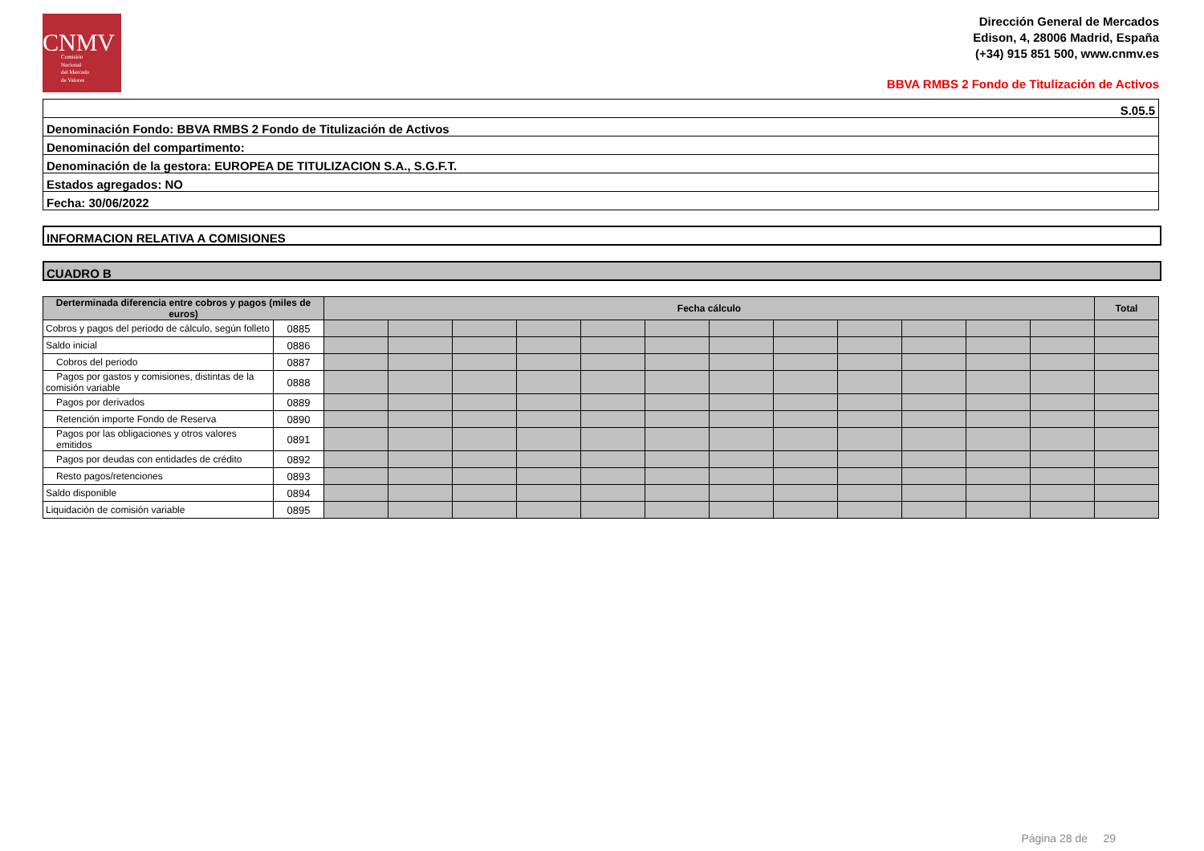CNMV
Comisión
Nacional
del Mercado
de Valores
Dirección General de Mercados
Edison, 4, 28006 Madrid, España
(+34) 915 851 500, www.cnmv.es
BBVA RMBS 2 Fondo de Titulización de Activos
| S.05.5 |
| Denominación Fondo: BBVA RMBS 2 Fondo de Titulización de Activos |
| Denominación del compartimento: |
| Denominación de la gestora: EUROPEA DE TITULIZACION S.A., S.G.F.T. |
| Estados agregados: NO |
| Fecha: 30/06/2022 |
INFORMACION RELATIVA A COMISIONES
CUADRO B
| Derterminada diferencia entre cobros y pagos (miles de euros) | | Fecha cálculo | | | | | | | | | | | | Total |
| --- | --- | --- | --- | --- | --- | --- | --- | --- | --- | --- | --- | --- | --- | --- |
| Cobros y pagos del periodo de cálculo, según folleto | 0885 | | | | | | | | | | | | | |
| Saldo inicial | 0886 | | | | | | | | | | | | | |
| Cobros del periodo | 0887 | | | | | | | | | | | | | |
| Pagos por gastos y comisiones, distintas de la comisión variable | 0888 | | | | | | | | | | | | | |
| Pagos por derivados | 0889 | | | | | | | | | | | | | |
| Retención importe Fondo de Reserva | 0890 | | | | | | | | | | | | | |
| Pagos por las obligaciones y otros valores emitidos | 0891 | | | | | | | | | | | | | |
| Pagos por deudas con entidades de crédito | 0892 | | | | | | | | | | | | | |
| Resto pagos/retenciones | 0893 | | | | | | | | | | | | | |
| Saldo disponible | 0894 | | | | | | | | | | | | | |
| Liquidación de comisión variable | 0895 | | | | | | | | | | | | | |
Página 28 de 29